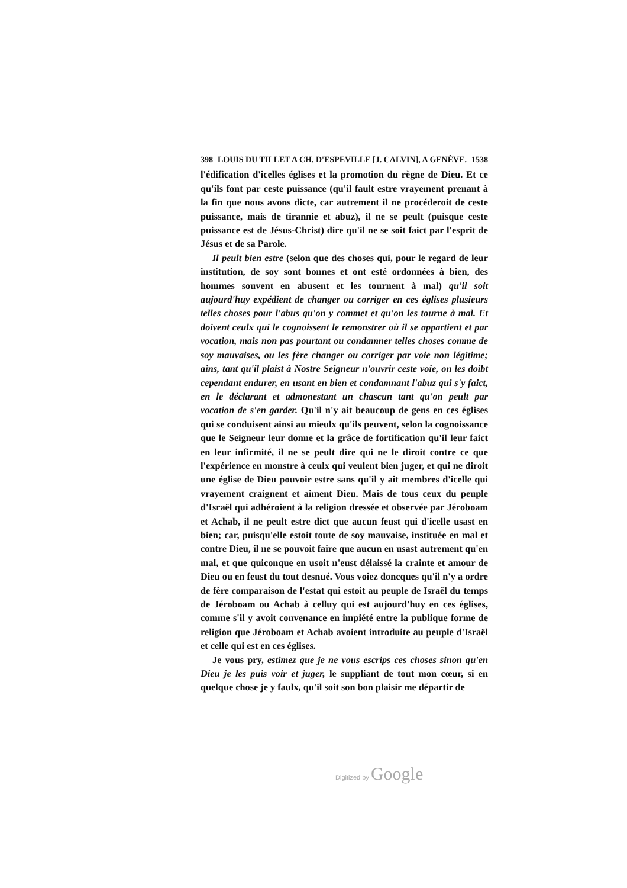398 LOUIS DU TILLET A CH. D'ESPEVILLE [J. CALVIN], A GENÈVE. 1538
l'édification d'icelles églises et la promotion du règne de Dieu. Et ce qu'ils font par ceste puissance (qu'il fault estre vrayement prenant à la fin que nous avons dicte, car autrement il ne procéderoit de ceste puissance, mais de tirannie et abuz), il ne se peult (puisque ceste puissance est de Jésus-Christ) dire qu'il ne se soit faict par l'esprit de Jésus et de sa Parole.
Il peult bien estre (selon que des choses qui, pour le regard de leur institution, de soy sont bonnes et ont esté ordonnées à bien, des hommes souvent en abusent et les tournent à mal) qu'il soit aujourd'huy expédient de changer ou corriger en ces églises plusieurs telles choses pour l'abus qu'on y commet et qu'on les tourne à mal. Et doivent ceulx qui le cognoissent le remonstrer où il se appartient et par vocation, mais non pas pourtant ou condamner telles choses comme de soy mauvaises, ou les fère changer ou corriger par voie non légitime; ains, tant qu'il plaist à Nostre Seigneur n'ouvrir ceste voie, on les doibt cependant endurer, en usant en bien et condamnant l'abuz qui s'y faict, en le déclarant et admonestant un chascun tant qu'on peult par vocation de s'en garder. Qu'il n'y ait beaucoup de gens en ces églises qui se conduisent ainsi au mieulx qu'ils peuvent, selon la cognoissance que le Seigneur leur donne et la grâce de fortification qu'il leur faict en leur infirmité, il ne se peult dire qui ne le diroit contre ce que l'expérience en monstre à ceulx qui veulent bien juger, et qui ne diroit une église de Dieu pouvoir estre sans qu'il y ait membres d'icelle qui vrayement craignent et aiment Dieu. Mais de tous ceux du peuple d'Israël qui adhéroient à la religion dressée et observée par Jéroboam et Achab, il ne peult estre dict que aucun feust qui d'icelle usast en bien; car, puisqu'elle estoit toute de soy mauvaise, instituée en mal et contre Dieu, il ne se pouvoit faire que aucun en usast autrement qu'en mal, et que quiconque en usoit n'eust délaissé la crainte et amour de Dieu ou en feust du tout desnué. Vous voiez doncques qu'il n'y a ordre de fère comparaison de l'estat qui estoit au peuple de Israël du temps de Jéroboam ou Achab à celluy qui est aujourd'huy en ces églises, comme s'il y avoit convenance en impiété entre la publique forme de religion que Jéroboam et Achab avoient introduite au peuple d'Israël et celle qui est en ces églises.
Je vous pry, estimez que je ne vous escrips ces choses sinon qu'en Dieu je les puis voir et juger, le suppliant de tout mon cœur, si en quelque chose je y faulx, qu'il soit son bon plaisir me départir de
Digitized by Google